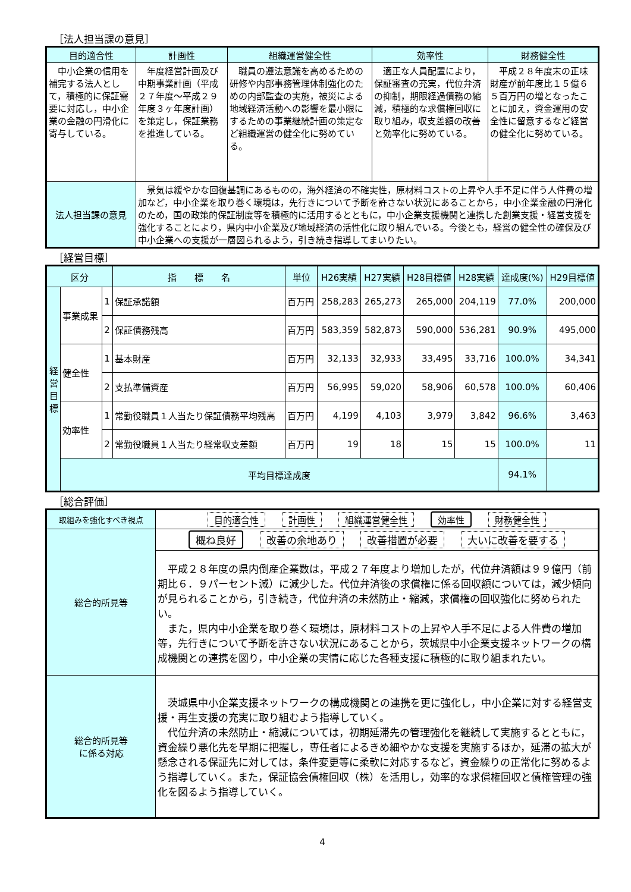［法人担当課の意見］
| 目的適合性 | 計画性 | 組織運営健全性 | 効率性 | 財務健全性 |
| --- | --- | --- | --- | --- |
| 中小企業の信用を補完する法人として，積極的に保証需要に対応し，中小企業の金融の円滑化に寄与している。 | 年度経営計画及び中期事業計画（平成２７年度～平成２９年度３ヶ年度計画）を策定し，保証業務を推進している。 | 職員の遵法意識を高めるための研修や内部事務管理体制強化のための内部監査の実施，被災による地域経済活動への影響を最小限にするための事業継続計画の策定など組織運営の健全化に努めている。 | 適正な人員配置により，保証審査の充実，代位弁済の抑制，期限経過債務の縮減，積極的な求償権回収に取り組み，収支差額の改善と効率化に努めている。 | 平成２８年度末の正味財産が前年度比１５億６５百万円の増となったことに加え，資金運用の安全性に留意するなど経営の健全化に努めている。 |
| 法人担当課の意見 | 景気は緩やかな回復基調にあるものの，海外経済の不確実性，原材料コストの上昇や人手不足に伴う人件費の増加など，中小企業を取り巻く環境は，先行きについて予断を許さない状況にあることから，中小企業金融の円滑化のため，国の政策的保証制度等を積極的に活用するとともに，中小企業支援機関と連携した創業支援・経営支援を強化することにより，県内中小企業及び地域経済の活性化に取り組んでいる。今後とも，経営の健全性の確保及び中小企業への支援が一層図られるよう，引き続き指導してまいりたい。 | | | |
［経営目標］
| 区分 | | | 指 標 名 | 単位 | H26実績 | H27実績 | H28目標値 | H28実績 | 達成度(%) | H29目標値 |
| --- | --- | --- | --- | --- | --- | --- | --- | --- | --- | --- |
| 経 営 目 標 | 事業成果 | 1 | 保証承諾額 | 百万円 | 258,283 | 265,273 | 265,000 | 204,119 | 77.0% | 200,000 |
| | | 2 | 保証債務残高 | 百万円 | 583,359 | 582,873 | 590,000 | 536,281 | 90.9% | 495,000 |
| | 健全性 | 1 | 基本財産 | 百万円 | 32,133 | 32,933 | 33,495 | 33,716 | 100.0% | 34,341 |
| | | 2 | 支払準備資産 | 百万円 | 56,995 | 59,020 | 58,906 | 60,578 | 100.0% | 60,406 |
| | 効率性 | 1 | 常勤役職員１人当たり保証債務平均残高 | 百万円 | 4,199 | 4,103 | 3,979 | 3,842 | 96.6% | 3,463 |
| | | 2 | 常勤役職員１人当たり経常収支差額 | 百万円 | 19 | 18 | 15 | 15 | 100.0% | 11 |
| | 平均目標達成度 | | | | | | | | 94.1% | |
［総合評価］
| 取組みを強化すべき視点 | 目的適合性 計画性 組織運営健全性 効率性 財務健全性 |
| 総合的所見等 | 概ね良好 改善の余地あり 改善措置が必要 大いに改善を要する |
| | 平成２８年度の県内倒産企業数は，平成２７年度より増加したが，代位弁済額は９９億円（前期比６．９パーセント減）に減少した。代位弁済後の求償権に係る回収額については，減少傾向が見られることから，引き続き，代位弁済の未然防止・縮減，求償権の回収強化に努められたい。 また，県内中小企業を取り巻く環境は，原材料コストの上昇や人手不足による人件費の増加等，先行きについて予断を許さない状況にあることから，茨城県中小企業支援ネットワークの構成機関との連携を図り，中小企業の実情に応じた各種支援に積極的に取り組まれたい。 |
| 総合的所見等 に係る対応 | 茨城県中小企業支援ネットワークの構成機関との連携を更に強化し，中小企業に対する経営支援・再生支援の充実に取り組むよう指導していく。 代位弁済の未然防止・縮減については，初期延滞先の管理強化を継続して実施するとともに，資金繰り悪化先を早期に把握し，専任者によるきめ細やかな支援を実施するほか，延滞の拡大が懸念される保証先に対しては，条件変更等に柔軟に対応するなど，資金繰りの正常化に努めるよう指導していく。また，保証協会債権回収（株）を活用し，効率的な求償権回収と債権管理の強化を図るよう指導していく。 |
4